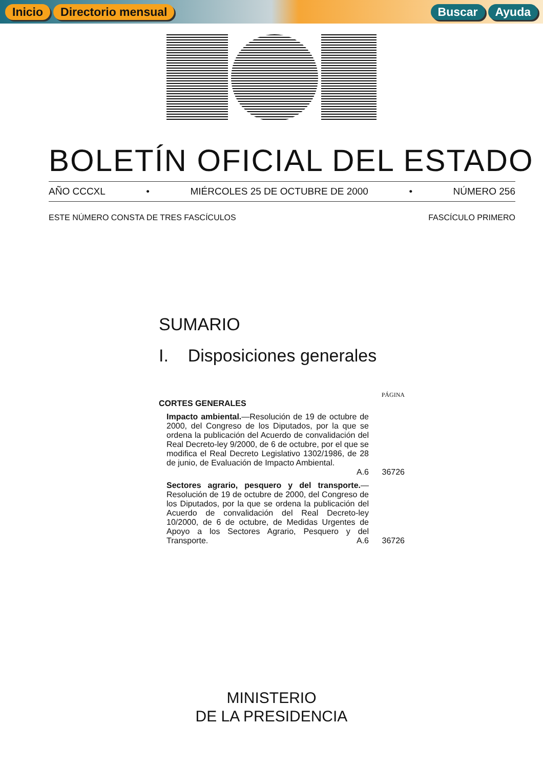Inicio Directorio mensual Buscar Ayuda
BOLETÍN OFICIAL DEL ESTADO
AÑO CCCXL • MIÉRCOLES 25 DE OCTUBRE DE 2000 • NÚMERO 256
ESTE NÚMERO CONSTA DE TRES FASCÍCULOS FASCÍCULO PRIMERO
SUMARIO
I. Disposiciones generales
PÁGINA
CORTES GENERALES
Impacto ambiental.—Resolución de 19 de octubre de 2000, del Congreso de los Diputados, por la que se ordena la publicación del Acuerdo de convalidación del Real Decreto-ley 9/2000, de 6 de octubre, por el que se modifica el Real Decreto Legislativo 1302/1986, de 28 de junio, de Evaluación de Impacto Ambiental. A.6
36726
Sectores agrario, pesquero y del transporte.—Resolución de 19 de octubre de 2000, del Congreso de los Diputados, por la que se ordena la publicación del Acuerdo de convalidación del Real Decreto-ley 10/2000, de 6 de octubre, de Medidas Urgentes de Apoyo a los Sectores Agrario, Pesquero y del Transporte. A.6
36726
MINISTERIO
DE LA PRESIDENCIA